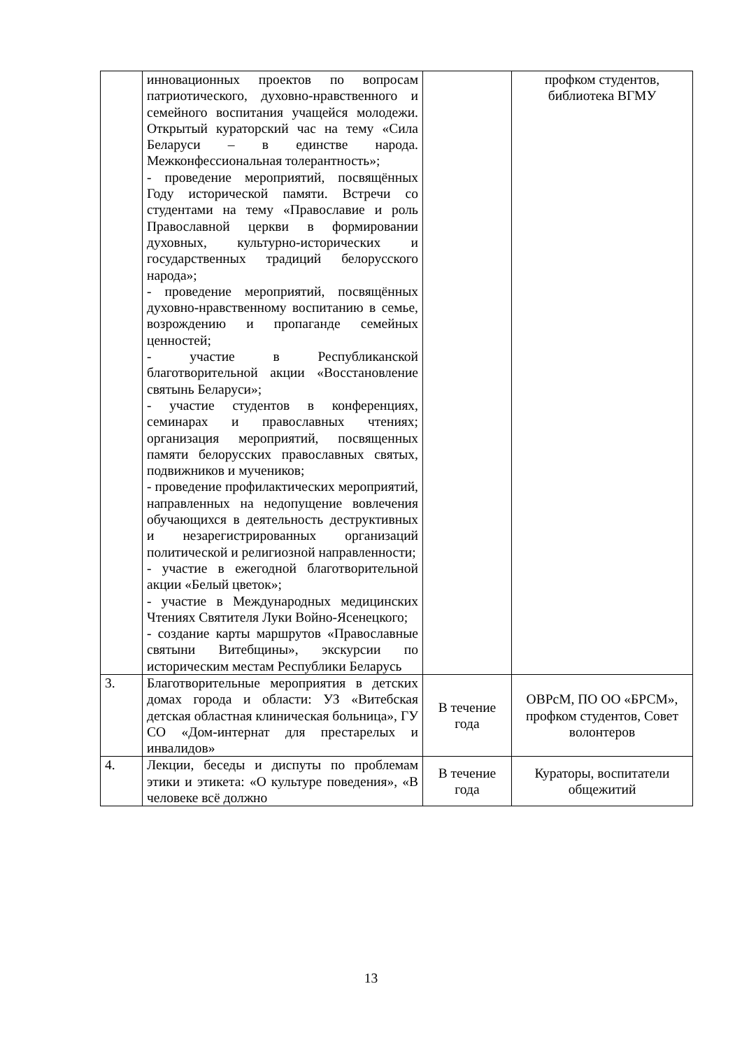| | инновационных проектов по вопросам патриотического, духовно-нравственного и семейного воспитания учащейся молодежи. Открытый кураторский час на тему «Сила Беларуси – в единстве народа. Межконфессиональная толерантность»; - проведение мероприятий, посвящённых Году исторической памяти. Встречи со студентами на тему «Православие и роль Православной церкви в формировании духовных, культурно-исторических и государственных традиций белорусского народа»; - проведение мероприятий, посвящённых духовно-нравственному воспитанию в семье, возрождению и пропаганде семейных ценностей; - участие в Республиканской благотворительной акции «Восстановление святынь Беларуси»; - участие студентов в конференциях, семинарах и православных чтениях; организация мероприятий, посвященных памяти белорусских православных святых, подвижников и мучеников; - проведение профилактических мероприятий, направленных на недопущение вовлечения обучающихся в деятельность деструктивных и незарегистрированных организаций политической и религиозной направленности; - участие в ежегодной благотворительной акции «Белый цветок»; - участие в Международных медицинских Чтениях Святителя Луки Войно-Ясенецкого; - создание карты маршрутов «Православные святыни Витебщины», экскурсии по историческим местам Республики Беларусь | | профком студентов, библиотека ВГМУ |
| 3. | Благотворительные мероприятия в детских домах города и области: УЗ «Витебская детская областная клиническая больница», ГУ СО «Дом-интернат для престарелых и инвалидов» | В течение года | ОВРсМ, ПО ОО «БРСМ», профком студентов, Совет волонтеров |
| 4. | Лекции, беседы и диспуты по проблемам этики и этикета: «О культуре поведения», «В человеке всё должно | В течение года | Кураторы, воспитатели общежитий |
13